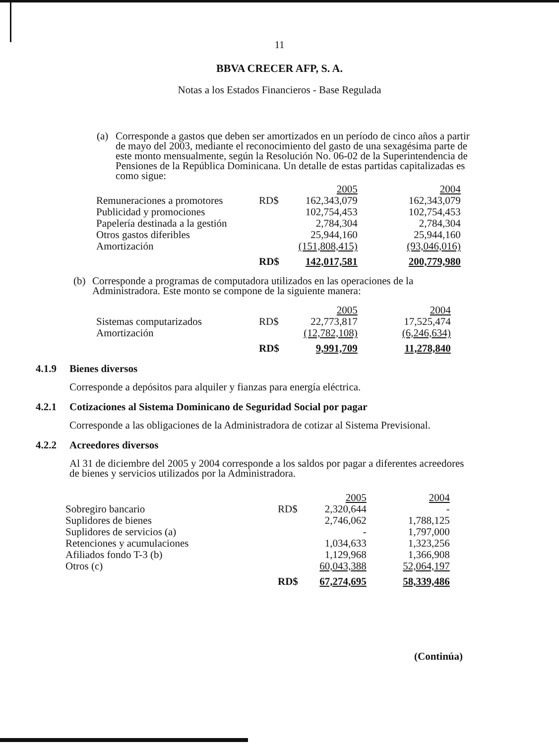11
BBVA CRECER AFP, S. A.
Notas a los Estados Financieros - Base Regulada
(a) Corresponde a gastos que deben ser amortizados en un período de cinco años a partir de mayo del 2003, mediante el reconocimiento del gasto de una sexagésima parte de este monto mensualmente, según la Resolución No. 06-02 de la Superintendencia de Pensiones de la República Dominicana. Un detalle de estas partidas capitalizadas es como sigue:
| | | 2005 | 2004 |
| Remuneraciones a promotores | RD$ | 162,343,079 | 162,343,079 |
| Publicidad y promociones | | 102,754,453 | 102,754,453 |
| Papelería destinada a la gestión | | 2,784,304 | 2,784,304 |
| Otros gastos diferibles | | 25,944,160 | 25,944,160 |
| Amortización | | (151,808,415) | (93,046,016) |
| | RD$ | 142,017,581 | 200,779,980 |
(b) Corresponde a programas de computadora utilizados en las operaciones de la Administradora. Este monto se compone de la siguiente manera:
| | | 2005 | 2004 |
| Sistemas computarizados | RD$ | 22,773,817 | 17,525,474 |
| Amortización | | (12,782,108) | (6,246,634) |
| | RD$ | 9,991,709 | 11,278,840 |
4.1.9 Bienes diversos
Corresponde a depósitos para alquiler y fianzas para energía eléctrica.
4.2.1 Cotizaciones al Sistema Dominicano de Seguridad Social por pagar
Corresponde a las obligaciones de la Administradora de cotizar al Sistema Previsional.
4.2.2 Acreedores diversos
Al 31 de diciembre del 2005 y 2004 corresponde a los saldos por pagar a diferentes acreedores de bienes y servicios utilizados por la Administradora.
| | | 2005 | 2004 |
| Sobregiro bancario | RD$ | 2,320,644 | - |
| Suplidores de bienes | | 2,746,062 | 1,788,125 |
| Suplidores de servicios (a) | | - | 1,797,000 |
| Retenciones y acumulaciones | | 1,034,633 | 1,323,256 |
| Afiliados fondo T-3 (b) | | 1,129,968 | 1,366,908 |
| Otros (c) | | 60,043,388 | 52,064,197 |
| | RD$ | 67,274,695 | 58,339,486 |
(Continúa)